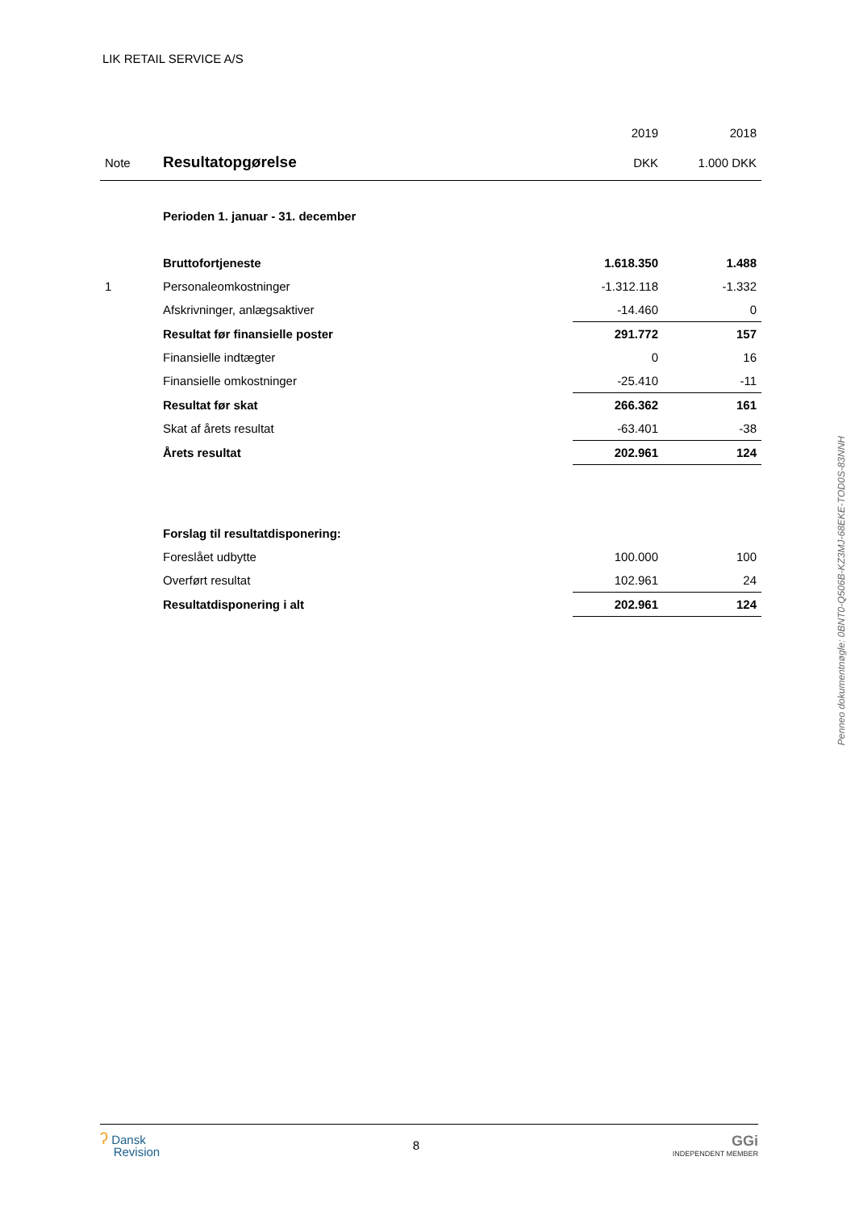LIK RETAIL SERVICE A/S
| | | 2019 | 2018 |
| Note | Resultatopgørelse | DKK | 1.000 DKK |
| | Perioden 1. januar - 31. december | | |
| | Bruttofortjeneste | 1.618.350 | 1.488 |
| 1 | Personaleomkostninger | -1.312.118 | -1.332 |
| | Afskrivninger, anlægsaktiver | -14.460 | 0 |
| | Resultat før finansielle poster | 291.772 | 157 |
| | Finansielle indtægter | 0 | 16 |
| | Finansielle omkostninger | -25.410 | -11 |
| | Resultat før skat | 266.362 | 161 |
| | Skat af årets resultat | -63.401 | -38 |
| | Årets resultat | 202.961 | 124 |
| | Forslag til resultatdisponering: | | |
| | Foreslået udbytte | 100.000 | 100 |
| | Overført resultat | 102.961 | 24 |
| | Resultatdisponering i alt | 202.961 | 124 |
Penneo dokumentnøgle: 0BNT0-Q506B-KZ3MJ-68EKE-TOD0S-83NNH
ʔ Dansk
Revision
8
GGi
INDEPENDENT MEMBER